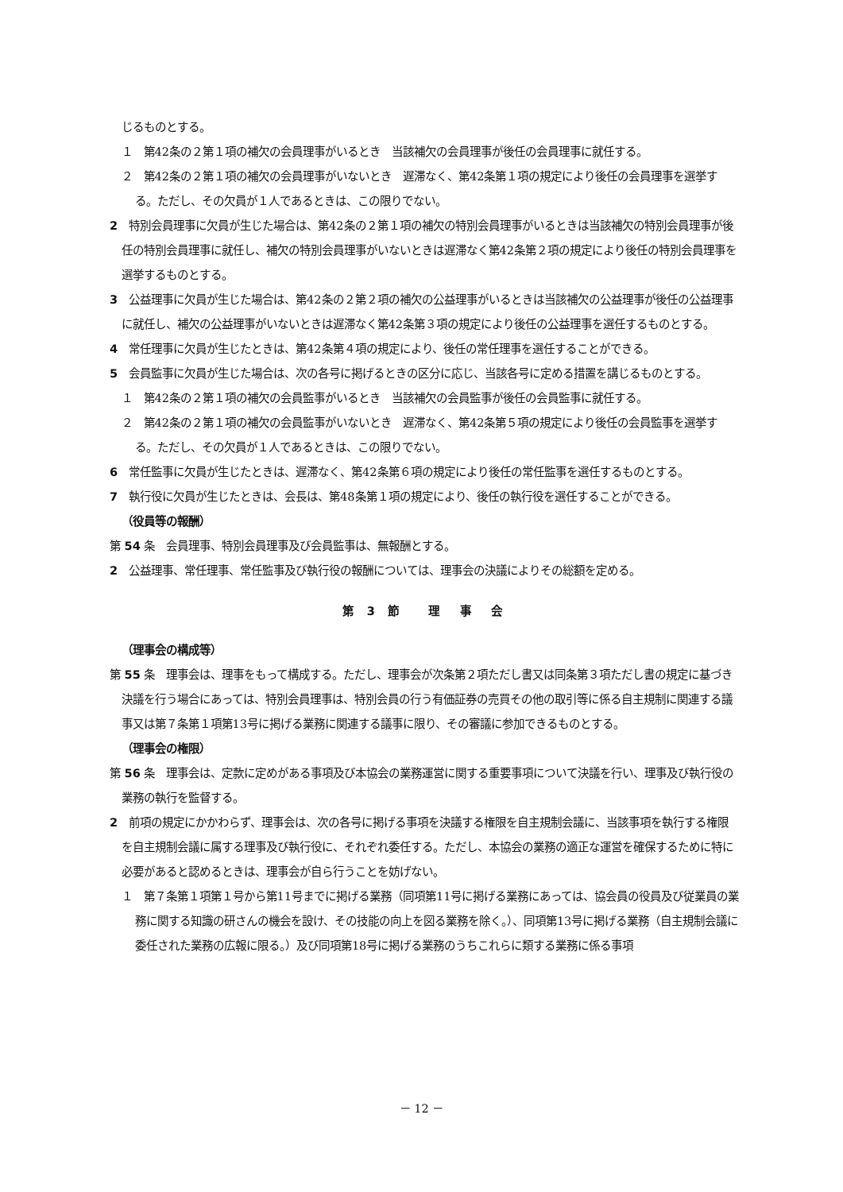じるものとする。
１　第42条の２第１項の補欠の会員理事がいるとき　当該補欠の会員理事が後任の会員理事に就任する。
２　第42条の２第１項の補欠の会員理事がいないとき　遅滞なく、第42条第１項の規定により後任の会員理事を選挙する。ただし、その欠員が１人であるときは、この限りでない。
2　特別会員理事に欠員が生じた場合は、第42条の２第１項の補欠の特別会員理事がいるときは当該補欠の特別会員理事が後任の特別会員理事に就任し、補欠の特別会員理事がいないときは遅滞なく第42条第２項の規定により後任の特別会員理事を選挙するものとする。
3　公益理事に欠員が生じた場合は、第42条の２第２項の補欠の公益理事がいるときは当該補欠の公益理事が後任の公益理事に就任し、補欠の公益理事がいないときは遅滞なく第42条第３項の規定により後任の公益理事を選任するものとする。
4　常任理事に欠員が生じたときは、第42条第４項の規定により、後任の常任理事を選任することができる。
5　会員監事に欠員が生じた場合は、次の各号に掲げるときの区分に応じ、当該各号に定める措置を講じるものとする。
１　第42条の２第１項の補欠の会員監事がいるとき　当該補欠の会員監事が後任の会員監事に就任する。
２　第42条の２第１項の補欠の会員監事がいないとき　遅滞なく、第42条第５項の規定により後任の会員監事を選挙する。ただし、その欠員が１人であるときは、この限りでない。
6　常任監事に欠員が生じたときは、遅滞なく、第42条第６項の規定により後任の常任監事を選任するものとする。
7　執行役に欠員が生じたときは、会長は、第48条第１項の規定により、後任の執行役を選任することができる。
（役員等の報酬）
第 54 条　会員理事、特別会員理事及び会員監事は、無報酬とする。
2　公益理事、常任理事、常任監事及び執行役の報酬については、理事会の決議によりその総額を定める。
第 3 節　 理　事　会
（理事会の構成等）
第 55 条　理事会は、理事をもって構成する。ただし、理事会が次条第２項ただし書又は同条第３項ただし書の規定に基づき決議を行う場合にあっては、特別会員理事は、特別会員の行う有価証券の売買その他の取引等に係る自主規制に関連する議事又は第７条第１項第13号に掲げる業務に関連する議事に限り、その審議に参加できるものとする。
（理事会の権限）
第 56 条　理事会は、定款に定めがある事項及び本協会の業務運営に関する重要事項について決議を行い、理事及び執行役の業務の執行を監督する。
2　前項の規定にかかわらず、理事会は、次の各号に掲げる事項を決議する権限を自主規制会議に、当該事項を執行する権限を自主規制会議に属する理事及び執行役に、それぞれ委任する。ただし、本協会の業務の適正な運営を確保するために特に必要があると認めるときは、理事会が自ら行うことを妨げない。
１　第７条第１項第１号から第11号までに掲げる業務（同項第11号に掲げる業務にあっては、協会員の役員及び従業員の業務に関する知識の研さんの機会を設け、その技能の向上を図る業務を除く。）、同項第13号に掲げる業務（自主規制会議に委任された業務の広報に限る。）及び同項第18号に掲げる業務のうちこれらに類する業務に係る事項
－ 12 －